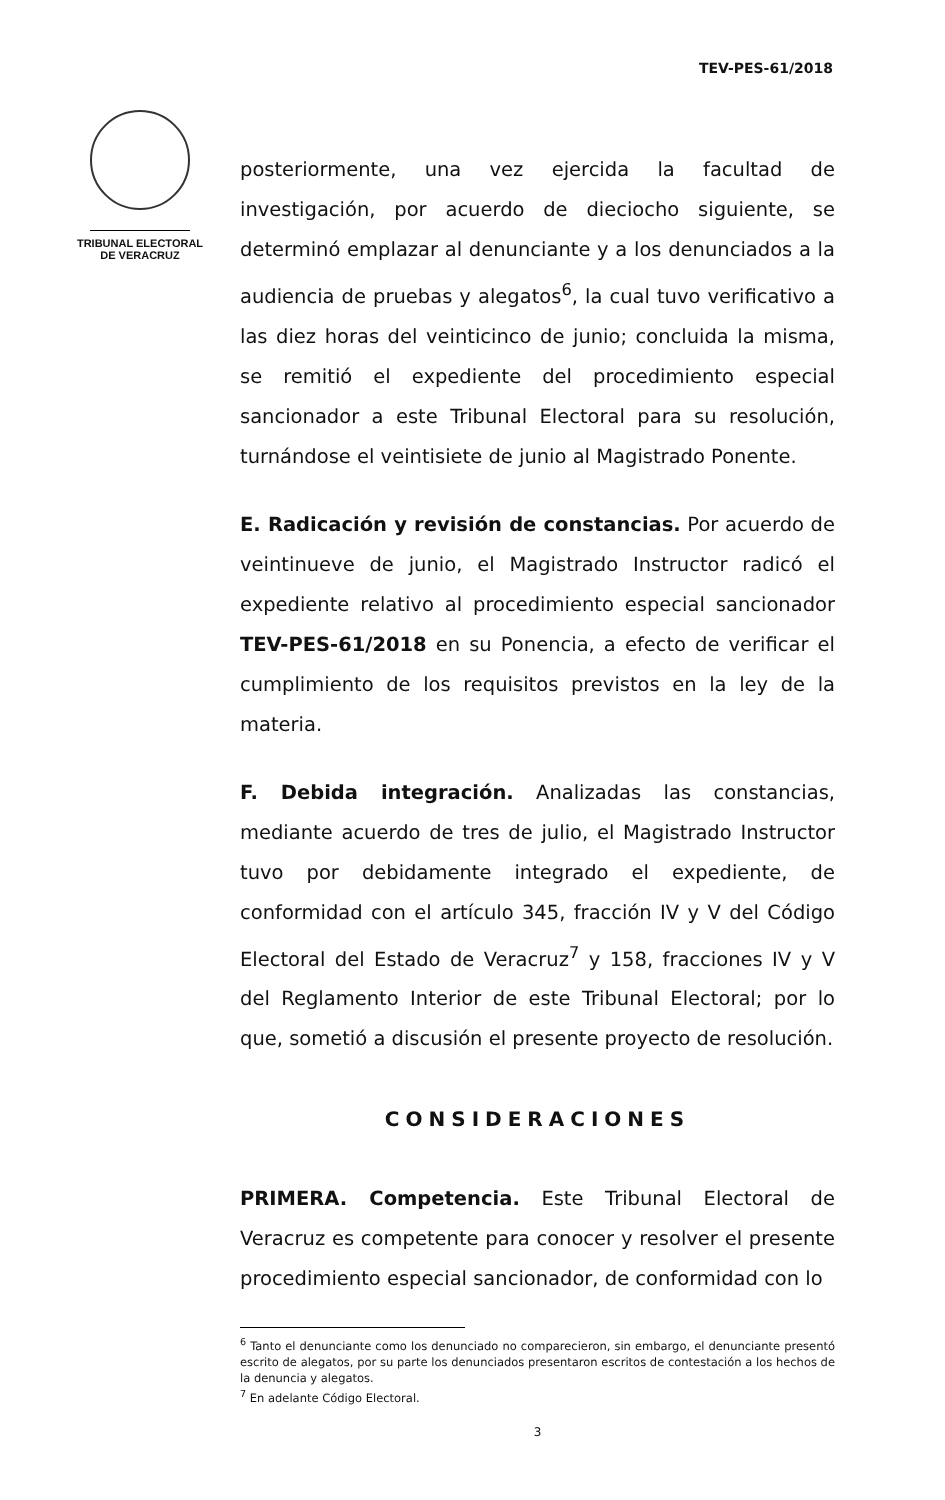TEV-PES-61/2018
TRIBUNAL ELECTORAL
DE VERACRUZ
posteriormente, una vez ejercida la facultad de investigación, por acuerdo de dieciocho siguiente, se determinó emplazar al denunciante y a los denunciados a la audiencia de pruebas y alegatos<sup>6</sup>, la cual tuvo verificativo a las diez horas del veinticinco de junio; concluida la misma, se remitió el expediente del procedimiento especial sancionador a este Tribunal Electoral para su resolución, turnándose el veintisiete de junio al Magistrado Ponente.
E. Radicación y revisión de constancias. Por acuerdo de veintinueve de junio, el Magistrado Instructor radicó el expediente relativo al procedimiento especial sancionador TEV-PES-61/2018 en su Ponencia, a efecto de verificar el cumplimiento de los requisitos previstos en la ley de la materia.
F. Debida integración. Analizadas las constancias, mediante acuerdo de tres de julio, el Magistrado Instructor tuvo por debidamente integrado el expediente, de conformidad con el artículo 345, fracción IV y V del Código Electoral del Estado de Veracruz<sup>7</sup> y 158, fracciones IV y V del Reglamento Interior de este Tribunal Electoral; por lo que, sometió a discusión el presente proyecto de resolución.
CONSIDERACIONES
PRIMERA. Competencia. Este Tribunal Electoral de Veracruz es competente para conocer y resolver el presente procedimiento especial sancionador, de conformidad con lo
<sup>6</sup> Tanto el denunciante como los denunciado no comparecieron, sin embargo, el denunciante presentó escrito de alegatos, por su parte los denunciados presentaron escritos de contestación a los hechos de la denuncia y alegatos.
<sup>7</sup> En adelante Código Electoral.
3